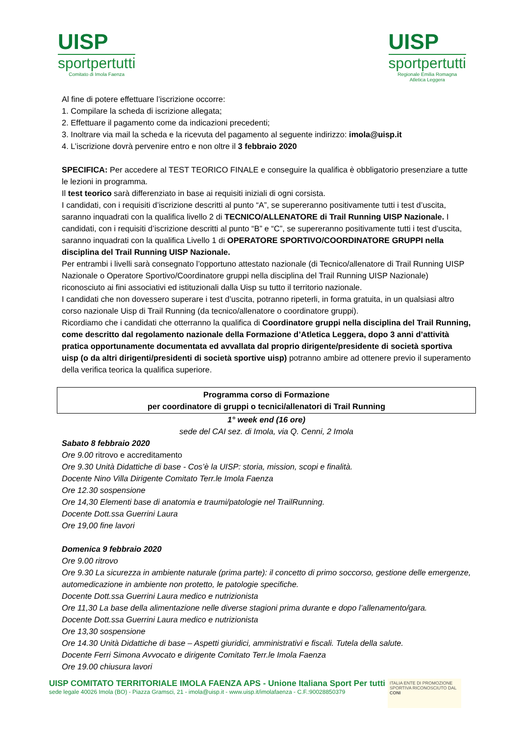UISP
sportpertutti
Comitato di Imola Faenza
UISP
sportpertutti
Regionale Emilia Romagna
Atletica Leggera
Al fine di potere effettuare l’iscrizione occorre:
1. Compilare la scheda di iscrizione allegata;
2. Effettuare il pagamento come da indicazioni precedenti;
3. Inoltrare via mail la scheda e la ricevuta del pagamento al seguente indirizzo: imola@uisp.it
4. L’iscrizione dovrà pervenire entro e non oltre il 3 febbraio 2020
SPECIFICA: Per accedere al TEST TEORICO FINALE e conseguire la qualifica è obbligatorio presenziare a tutte le lezioni in programma.
Il test teorico sarà differenziato in base ai requisiti iniziali di ogni corsista.
I candidati, con i requisiti d’iscrizione descritti al punto “A”, se supereranno positivamente tutti i test d’uscita, saranno inquadrati con la qualifica livello 2 di TECNICO/ALLENATORE di Trail Running UISP Nazionale. I candidati, con i requisiti d’iscrizione descritti al punto “B” e “C”, se supereranno positivamente tutti i test d’uscita, saranno inquadrati con la qualifica Livello 1 di OPERATORE SPORTIVO/COORDINATORE GRUPPI nella disciplina del Trail Running UISP Nazionale.
Per entrambi i livelli sarà consegnato l’opportuno attestato nazionale (di Tecnico/allenatore di Trail Running UISP Nazionale o Operatore Sportivo/Coordinatore gruppi nella disciplina del Trail Running UISP Nazionale) riconosciuto ai fini associativi ed istituzionali dalla Uisp su tutto il territorio nazionale.
I candidati che non dovessero superare i test d’uscita, potranno ripeterli, in forma gratuita, in un qualsiasi altro corso nazionale Uisp di Trail Running (da tecnico/allenatore o coordinatore gruppi).
Ricordiamo che i candidati che otterranno la qualifica di Coordinatore gruppi nella disciplina del Trail Running, come descritto dal regolamento nazionale della Formazione d’Atletica Leggera, dopo 3 anni d’attività pratica opportunamente documentata ed avvallata dal proprio dirigente/presidente di società sportiva uisp (o da altri dirigenti/presidenti di società sportive uisp) potranno ambire ad ottenere previo il superamento della verifica teorica la qualifica superiore.
Programma corso di Formazione
per coordinatore di gruppi o tecnici/allenatori di Trail Running
1° week end (16 ore)
sede del CAI sez. di Imola, via Q. Cenni, 2 Imola
Sabato 8 febbraio 2020
Ore 9.00 ritrovo e accreditamento
Ore 9.30 Unità Didattiche di base - Cos’è la UISP: storia, mission, scopi e finalità.
Docente Nino Villa Dirigente Comitato Terr.le Imola Faenza
Ore 12.30 sospensione
Ore 14,30 Elementi base di anatomia e traumi/patologie nel TrailRunning.
Docente Dott.ssa Guerrini Laura
Ore 19,00 fine lavori
Domenica 9 febbraio 2020
Ore 9.00 ritrovo
Ore 9.30 La sicurezza in ambiente naturale (prima parte): il concetto di primo soccorso, gestione delle emergenze, automedicazione in ambiente non protetto, le patologie specifiche.
Docente Dott.ssa Guerrini Laura medico e nutrizionista
Ore 11,30 La base della alimentazione nelle diverse stagioni prima durante e dopo l’allenamento/gara.
Docente Dott.ssa Guerrini Laura medico e nutrizionista
Ore 13,30 sospensione
Ore 14.30 Unità Didattiche di base – Aspetti giuridici, amministrativi e fiscali. Tutela della salute.
Docente Ferri Simona Avvocato e dirigente Comitato Terr.le Imola Faenza
Ore 19.00 chiusura lavori
UISP COMITATO TERRITORIALE IMOLA FAENZA APS - Unione Italiana Sport Per tutti
sede legale 40026 Imola (BO) - Piazza Gramsci, 21 - imola@uisp.it - www.uisp.it/imolafaenza - C.F.:90028850379
ITALIA ENTE DI PROMOZIONE SPORTIVA RICONOSCIUTO DAL CONI